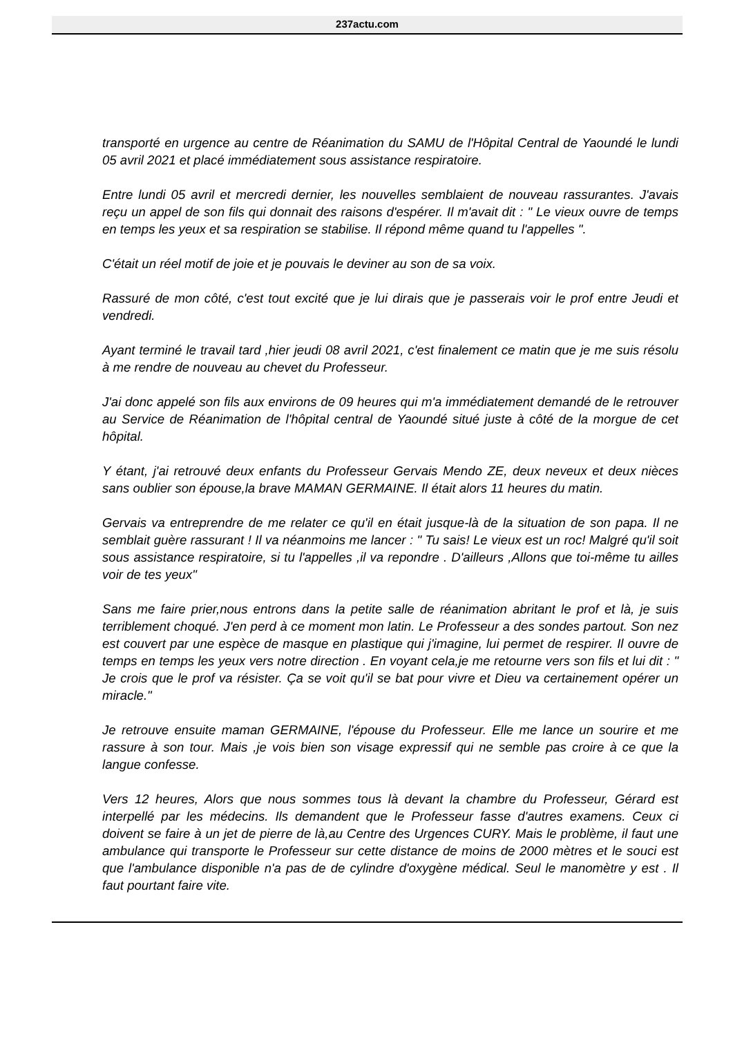237actu.com
transporté en urgence au centre de Réanimation du SAMU de l'Hôpital Central de Yaoundé le lundi 05 avril 2021 et placé immédiatement sous assistance respiratoire.
Entre lundi 05 avril et mercredi dernier, les nouvelles semblaient de nouveau rassurantes. J'avais reçu un appel de son fils qui donnait des raisons d'espérer. Il m'avait dit : " Le vieux ouvre de temps en temps les yeux et sa respiration se stabilise. Il répond même quand tu l'appelles ".
C'était un réel motif de joie et je pouvais le deviner au son de sa voix.
Rassuré de mon côté, c'est tout excité que je lui dirais que je passerais voir le prof entre Jeudi et vendredi.
Ayant terminé le travail tard ,hier jeudi 08 avril 2021, c'est finalement ce matin que je me suis résolu à me rendre de nouveau au chevet du Professeur.
J'ai donc appelé son fils aux environs de 09 heures qui m'a immédiatement demandé de le retrouver au Service de Réanimation de l'hôpital central de Yaoundé situé juste à côté de la morgue de cet hôpital.
Y étant, j'ai retrouvé deux enfants du Professeur Gervais Mendo ZE, deux neveux et deux nièces sans oublier son épouse,la brave MAMAN GERMAINE. Il était alors 11 heures du matin.
Gervais va entreprendre de me relater ce qu'il en était jusque-là de la situation de son papa. Il ne semblait guère rassurant ! Il va néanmoins me lancer : " Tu sais! Le vieux est un roc! Malgré qu'il soit sous assistance respiratoire, si tu l'appelles ,il va repondre . D'ailleurs ,Allons que toi-même tu ailles voir de tes yeux"
Sans me faire prier,nous entrons dans la petite salle de réanimation abritant le prof et là, je suis terriblement choqué. J'en perd à ce moment mon latin. Le Professeur a des sondes partout. Son nez est couvert par une espèce de masque en plastique qui j'imagine, lui permet de respirer. Il ouvre de temps en temps les yeux vers notre direction . En voyant cela,je me retourne vers son fils et lui dit : " Je crois que le prof va résister. Ça se voit qu'il se bat pour vivre et Dieu va certainement opérer un miracle."
Je retrouve ensuite maman GERMAINE, l'épouse du Professeur. Elle me lance un sourire et me rassure à son tour. Mais ,je vois bien son visage expressif qui ne semble pas croire à ce que la langue confesse.
Vers 12 heures, Alors que nous sommes tous là devant la chambre du Professeur, Gérard est interpellé par les médecins. Ils demandent que le Professeur fasse d'autres examens. Ceux ci doivent se faire à un jet de pierre de là,au Centre des Urgences CURY. Mais le problème, il faut une ambulance qui transporte le Professeur sur cette distance de moins de 2000 mètres et le souci est que l'ambulance disponible n'a pas de de cylindre d'oxygène médical. Seul le manomètre y est . Il faut pourtant faire vite.